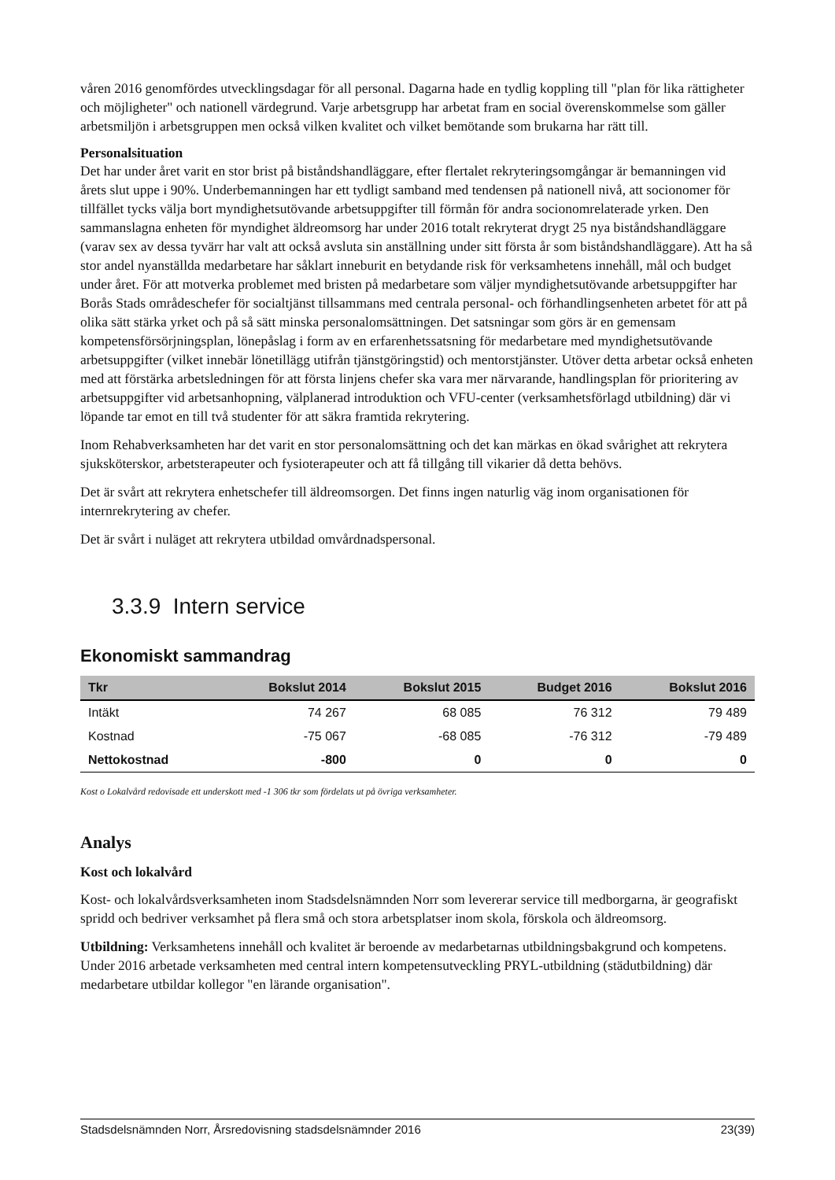våren 2016 genomfördes utvecklingsdagar för all personal. Dagarna hade en tydlig koppling till "plan för lika rättigheter och möjligheter" och nationell värdegrund. Varje arbetsgrupp har arbetat fram en social överenskommelse som gäller arbetsmiljön i arbetsgruppen men också vilken kvalitet och vilket bemötande som brukarna har rätt till.
Personalsituation
Det har under året varit en stor brist på biståndshandläggare, efter flertalet rekryteringsomgångar är bemanningen vid årets slut uppe i 90%. Underbemanningen har ett tydligt samband med tendensen på nationell nivå, att socionomer för tillfället tycks välja bort myndighetsutövande arbetsuppgifter till förmån för andra socionomrelaterade yrken. Den sammanslagna enheten för myndighet äldreomsorg har under 2016 totalt rekryterat drygt 25 nya biståndshandläggare (varav sex av dessa tyvärr har valt att också avsluta sin anställning under sitt första år som biståndshandläggare). Att ha så stor andel nyanställda medarbetare har såklart inneburit en betydande risk för verksamhetens innehåll, mål och budget under året. För att motverka problemet med bristen på medarbetare som väljer myndighetsutövande arbetsuppgifter har Borås Stads områdeschefer för socialtjänst tillsammans med centrala personal- och förhandlingsenheten arbetet för att på olika sätt stärka yrket och på så sätt minska personalomsättningen. Det satsningar som görs är en gemensam kompetensförsörjningsplan, lönepåslag i form av en erfarenhetssatsning för medarbetare med myndighetsutövande arbetsuppgifter (vilket innebär lönetillägg utifrån tjänstgöringstid) och mentorstjänster. Utöver detta arbetar också enheten med att förstärka arbetsledningen för att första linjens chefer ska vara mer närvarande, handlingsplan för prioritering av arbetsuppgifter vid arbetsanhopning, välplanerad introduktion och VFU-center (verksamhetsförlagd utbildning) där vi löpande tar emot en till två studenter för att säkra framtida rekrytering.
Inom Rehabverksamheten har det varit en stor personalomsättning och det kan märkas en ökad svårighet att rekrytera sjuksköterskor, arbetsterapeuter och fysioterapeuter och att få tillgång till vikarier då detta behövs.
Det är svårt att rekrytera enhetschefer till äldreomsorgen. Det finns ingen naturlig väg inom organisationen för internrekrytering av chefer.
Det är svårt i nuläget att rekrytera utbildad omvårdnadspersonal.
3.3.9 Intern service
Ekonomiskt sammandrag
| Tkr | Bokslut 2014 | Bokslut 2015 | Budget 2016 | Bokslut 2016 |
| --- | --- | --- | --- | --- |
| Intäkt | 74 267 | 68 085 | 76 312 | 79 489 |
| Kostnad | -75 067 | -68 085 | -76 312 | -79 489 |
| Nettokostnad | -800 | 0 | 0 | 0 |
Kost o Lokalvård redovisade ett underskott med -1 306 tkr som fördelats ut på övriga verksamheter.
Analys
Kost och lokalvård
Kost- och lokalvårdsverksamheten inom Stadsdelsnämnden Norr som levererar service till medborgarna, är geografiskt spridd och bedriver verksamhet på flera små och stora arbetsplatser inom skola, förskola och äldreomsorg.
Utbildning: Verksamhetens innehåll och kvalitet är beroende av medarbetarnas utbildningsbakgrund och kompetens. Under 2016 arbetade verksamheten med central intern kompetensutveckling PRYL-utbildning (städutbildning) där medarbetare utbildar kollegor "en lärande organisation".
Stadsdelsnämnden Norr, Årsredovisning stadsdelsnämnder 2016 23(39)